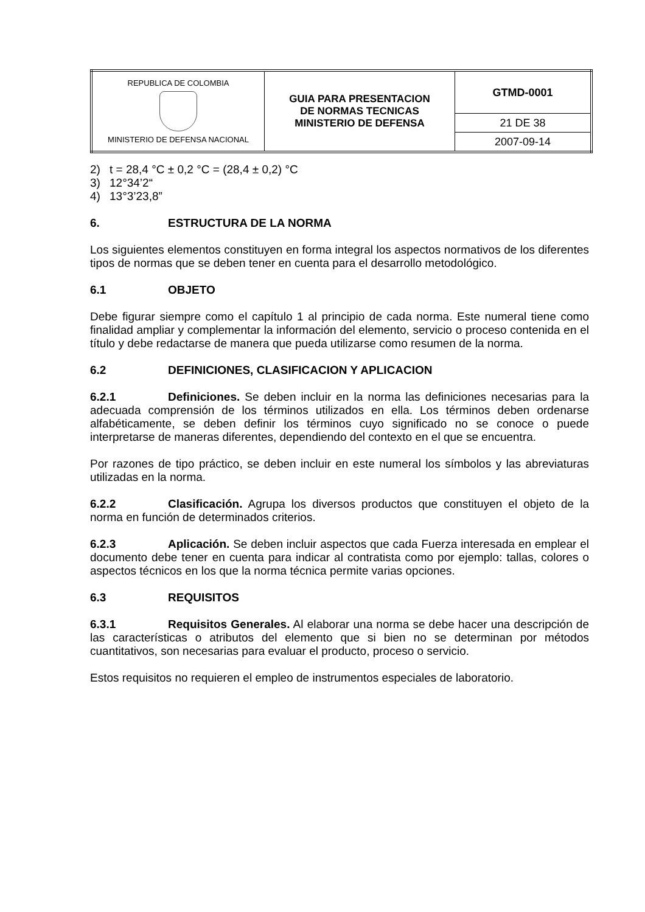| REPUBLICA DE COLOMBIA MINISTERIO DE DEFENSA NACIONAL | GUIA PARA PRESENTACION DE NORMAS TECNICAS MINISTERIO DE DEFENSA | GTMD-0001 |
| | | 21 DE 38 |
| | | 2007-09-14 |
2) t = 28,4 °C ± 0,2 °C = (28,4 ± 0,2) °C
3) 12°34’2“
4) 13°3’23,8”
6. ESTRUCTURA DE LA NORMA
Los siguientes elementos constituyen en forma integral los aspectos normativos de los diferentes tipos de normas que se deben tener en cuenta para el desarrollo metodológico.
6.1 OBJETO
Debe figurar siempre como el capítulo 1 al principio de cada norma. Este numeral tiene como finalidad ampliar y complementar la información del elemento, servicio o proceso contenida en el título y debe redactarse de manera que pueda utilizarse como resumen de la norma.
6.2 DEFINICIONES, CLASIFICACION Y APLICACION
6.2.1 Definiciones. Se deben incluir en la norma las definiciones necesarias para la adecuada comprensión de los términos utilizados en ella. Los términos deben ordenarse alfabéticamente, se deben definir los términos cuyo significado no se conoce o puede interpretarse de maneras diferentes, dependiendo del contexto en el que se encuentra.
Por razones de tipo práctico, se deben incluir en este numeral los símbolos y las abreviaturas utilizadas en la norma.
6.2.2 Clasificación. Agrupa los diversos productos que constituyen el objeto de la norma en función de determinados criterios.
6.2.3 Aplicación. Se deben incluir aspectos que cada Fuerza interesada en emplear el documento debe tener en cuenta para indicar al contratista como por ejemplo: tallas, colores o aspectos técnicos en los que la norma técnica permite varias opciones.
6.3 REQUISITOS
6.3.1 Requisitos Generales. Al elaborar una norma se debe hacer una descripción de las características o atributos del elemento que si bien no se determinan por métodos cuantitativos, son necesarias para evaluar el producto, proceso o servicio.
Estos requisitos no requieren el empleo de instrumentos especiales de laboratorio.